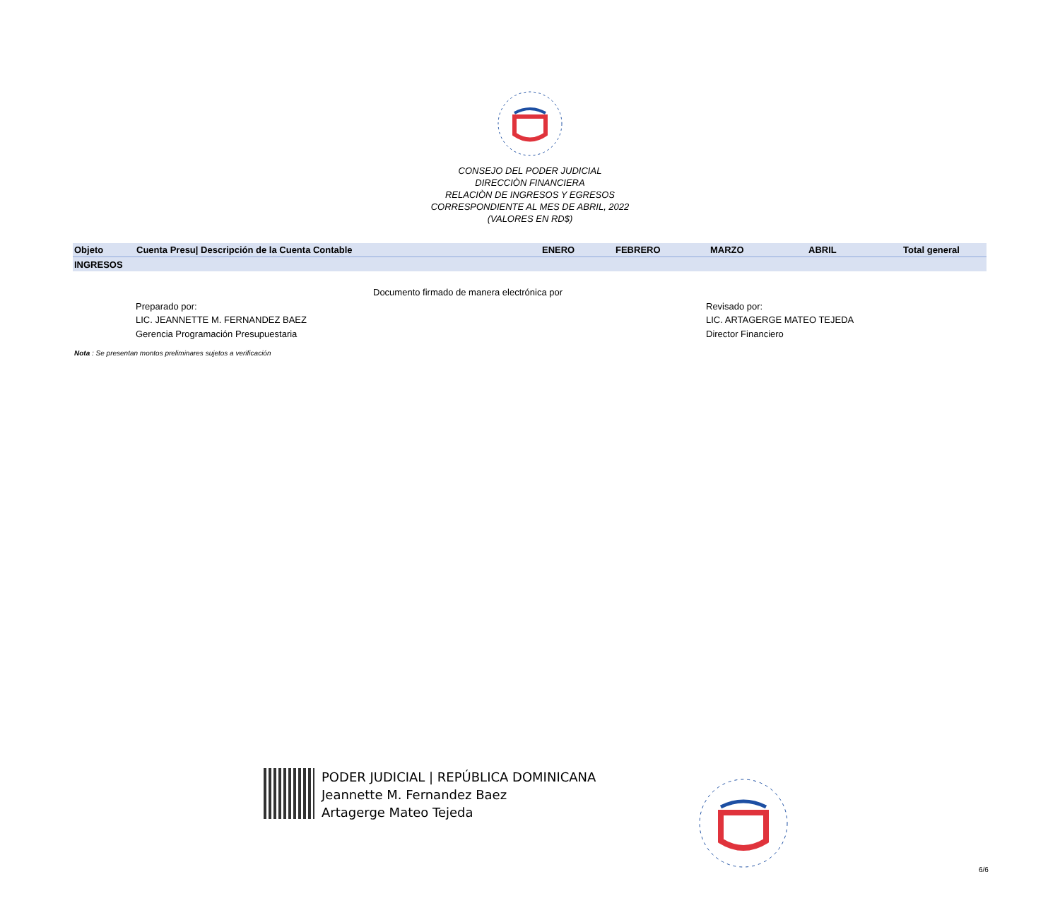CONSEJO DEL PODER JUDICIAL
DIRECCIÒN FINANCIERA
RELACIÒN DE INGRESOS Y EGRESOS
CORRESPONDIENTE AL MES DE ABRIL, 2022
(VALORES EN RD$)
| Objeto | Cuenta Presu/ Descripción de la Cuenta Contable | ENERO | FEBRERO | MARZO | ABRIL | Total general |
| --- | --- | --- | --- | --- | --- | --- |
| INGRESOS | | | | | | |
Documento firmado de manera electrónica por
Preparado por:
LIC. JEANNETTE M. FERNANDEZ BAEZ
Gerencia Programación Presupuestaria
Revisado por:
LIC. ARTAGERGE MATEO TEJEDA
Director Financiero
Nota : Se presentan montos preliminares sujetos a verificación
PODER JUDICIAL | REPÚBLICA DOMINICANA
Jeannette M. Fernandez Baez
Artagerge Mateo Tejeda
6/6